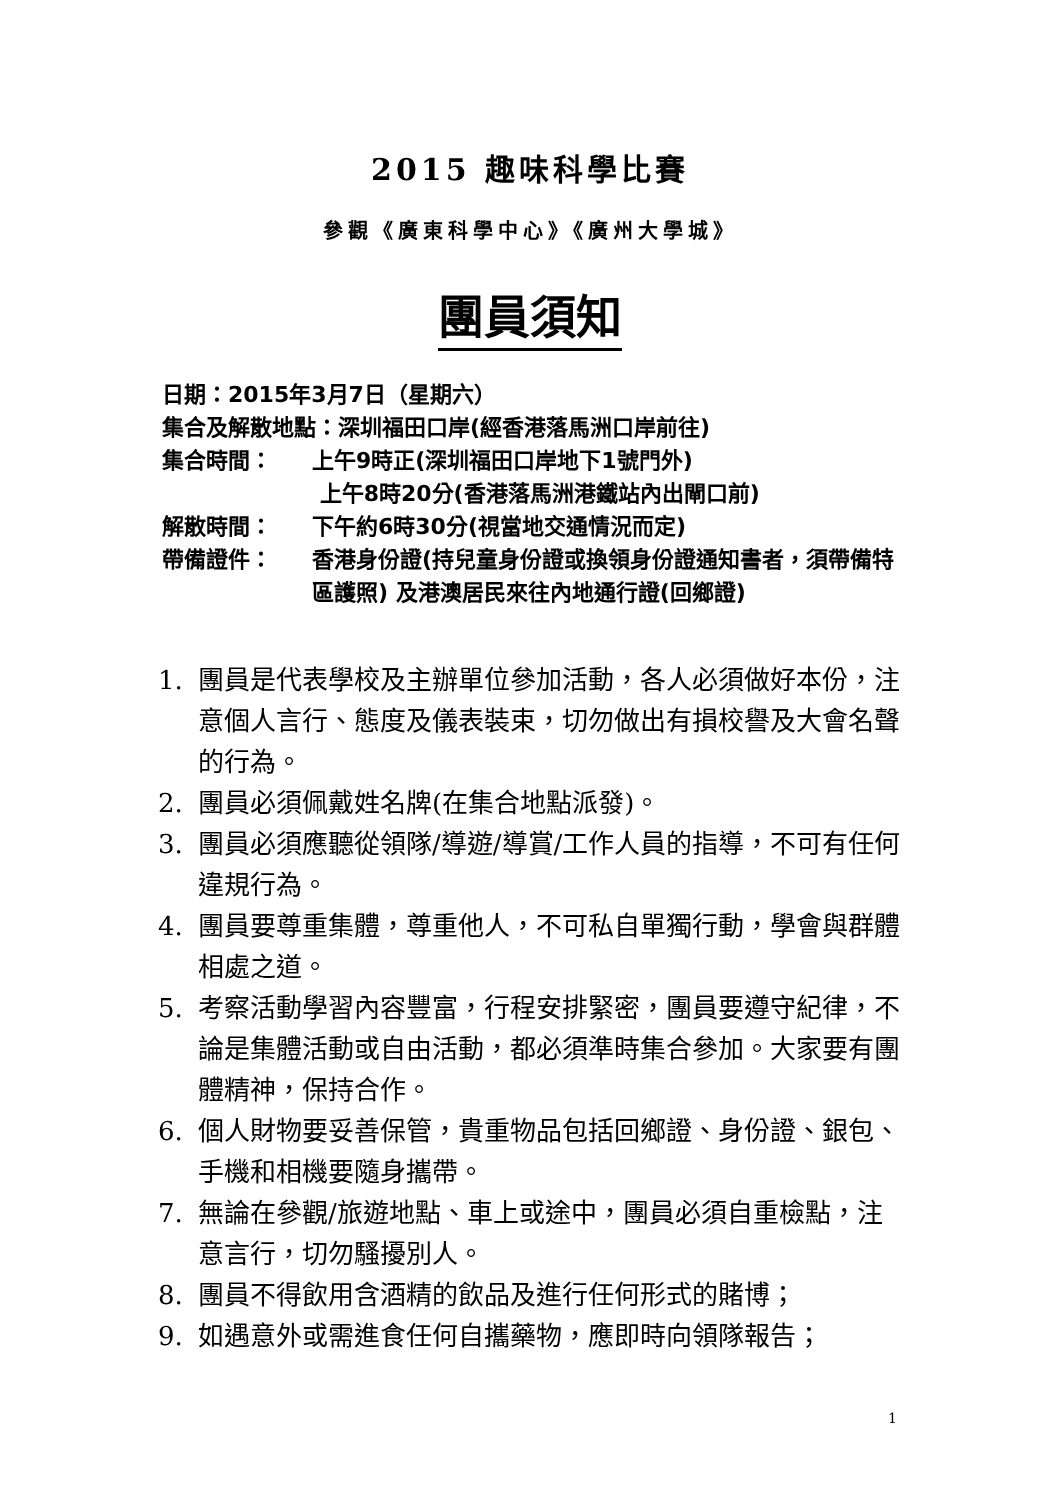2015 趣味科學比賽
參觀《廣東科學中心》《廣州大學城》
團員須知
日期：2015年3月7日（星期六）
集合及解散地點：深圳福田口岸(經香港落馬洲口岸前往)
集合時間： 上午9時正(深圳福田口岸地下1號門外)
上午8時20分(香港落馬洲港鐵站內出閘口前)
解散時間： 下午約6時30分(視當地交通情況而定)
帶備證件： 香港身份證(持兒童身份證或換領身份證通知書者，須帶備特區護照) 及港澳居民來往內地通行證(回鄉證)
1. 團員是代表學校及主辦單位參加活動，各人必須做好本份，注意個人言行、態度及儀表裝束，切勿做出有損校譽及大會名聲的行為。
2. 團員必須佩戴姓名牌(在集合地點派發)。
3. 團員必須應聽從領隊/導遊/導賞/工作人員的指導，不可有任何違規行為。
4. 團員要尊重集體，尊重他人，不可私自單獨行動，學會與群體相處之道。
5. 考察活動學習內容豐富，行程安排緊密，團員要遵守紀律，不論是集體活動或自由活動，都必須準時集合參加。大家要有團體精神，保持合作。
6. 個人財物要妥善保管，貴重物品包括回鄉證、身份證、銀包、手機和相機要隨身攜帶。
7. 無論在參觀/旅遊地點、車上或途中，團員必須自重檢點，注意言行，切勿騷擾別人。
8. 團員不得飲用含酒精的飲品及進行任何形式的賭博；
9. 如遇意外或需進食任何自攜藥物，應即時向領隊報告；
1